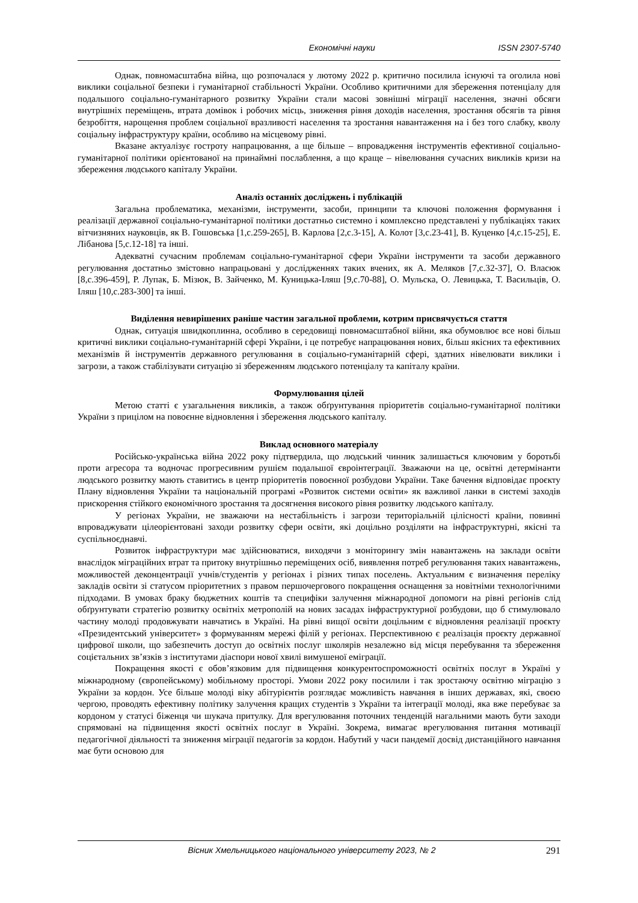Економічні науки ISSN 2307-5740
Однак, повномасштабна війна, що розпочалася у лютому 2022 р. критично посилила існуючі та оголила нові виклики соціальної безпеки і гуманітарної стабільності України. Особливо критичними для збереження потенціалу для подальшого соціально-гуманітарного розвитку України стали масові зовнішні міграції населення, значні обсяги внутрішніх переміщень, втрата домівок і робочих місць, зниження рівня доходів населення, зростання обсягів та рівня безробіття, нарощення проблем соціальної вразливості населення та зростання навантаження на і без того слабку, кволу соціальну інфраструктуру країни, особливо на місцевому рівні.
Вказане актуалізує гостроту напрацювання, а ще більше – впровадження інструментів ефективної соціально-гуманітарної політики орієнтованої на принаймні послаблення, а що краще – нівелювання сучасних викликів кризи на збереження людського капіталу України.
Аналіз останніх досліджень і публікацій
Загальна проблематика, механізми, інструменти, засоби, принципи та ключові положення формування і реалізації державної соціально-гуманітарної політики достатньо системно і комплексно представлені у публікаціях таких вітчизняних науковців, як В. Гошовська [1,с.259-265], В. Карлова [2,с.3-15], А. Колот [3,с.23-41], В. Куценко [4,с.15-25], Е. Лібанова [5,с.12-18] та інші.
Адекватні сучасним проблемам соціально-гуманітарної сфери України інструменти та засоби державного регулювання достатньо змістовно напрацьовані у дослідженнях таких вчених, як А. Меляков [7,с.32-37], О. Власюк [8,с.396-459], Р. Лупак, Б. Мізюк, В. Зайченко, М. Куницька-Іляш [9,с.70-88], О. Мульска, О. Левицька, Т. Васильців, О. Іляш [10,с.283-300] та інші.
Виділення невирішених раніше частин загальної проблеми, котрим присвячується стаття
Однак, ситуація швидкоплинна, особливо в середовищі повномасштабної війни, яка обумовлює все нові більш критичні виклики соціально-гуманітарній сфері України, і це потребує напрацювання нових, більш якісних та ефективних механізмів й інструментів державного регулювання в соціально-гуманітарній сфері, здатних нівелювати виклики і загрози, а також стабілізувати ситуацію зі збереженням людського потенціалу та капіталу країни.
Формулювання цілей
Метою статті є узагальнення викликів, а також обґрунтування пріоритетів соціально-гуманітарної політики України з прицілом на повоєнне відновлення і збереження людського капіталу.
Виклад основного матеріалу
Російсько-українська війна 2022 року підтвердила, що людський чинник залишається ключовим у боротьбі проти агресора та водночас прогресивним рушієм подальшої євроінтеграції. Зважаючи на це, освітні детермінанти людського розвитку мають ставитись в центр пріоритетів повоєнної розбудови України. Таке бачення відповідає проєкту Плану відновлення України та національній програмі «Розвиток системи освіти» як важливої ланки в системі заходів прискорення стійкого економічного зростання та досягнення високого рівня розвитку людського капіталу.
У регіонах України, не зважаючи на нестабільність і загрози територіальній цілісності країни, повинні впроваджувати цілеорієнтовані заходи розвитку сфери освіти, які доцільно розділяти на інфраструктурні, якісні та суспільноєднавчі.
Розвиток інфраструктури має здійснюватися, виходячи з моніторингу змін навантажень на заклади освіти внаслідок міграційних втрат та притоку внутрішньо переміщених осіб, виявлення потреб регулювання таких навантажень, можливостей деконцентрації учнів/студентів у регіонах і різних типах поселень. Актуальним є визначення переліку закладів освіти зі статусом пріоритетних з правом першочергового покращення оснащення за новітніми технологічними підходами. В умовах браку бюджетних коштів та специфіки залучення міжнародної допомоги на рівні регіонів слід обґрунтувати стратегію розвитку освітніх метрополій на нових засадах інфраструктурної розбудови, що б стимулювало частину молоді продовжувати навчатись в Україні. На рівні вищої освіти доцільним є відновлення реалізації проєкту «Президентський університет» з формуванням мережі філій у регіонах. Перспективною є реалізація проєкту державної цифрової школи, що забезпечить доступ до освітніх послуг школярів незалежно від місця перебування та збереження соцієтальних зв’язків з інститутами діаспори нової хвилі вимушеної еміграції.
Покращення якості є обов’язковим для підвищення конкурентоспроможності освітніх послуг в Україні у міжнародному (європейському) мобільному просторі. Умови 2022 року посилили і так зростаючу освітню міграцію з України за кордон. Усе більше молоді віку абітурієнтів розглядає можливість навчання в інших державах, які, своєю чергою, проводять ефективну політику залучення кращих студентів з України та інтеграції молоді, яка вже перебуває за кордоном у статусі біженця чи шукача притулку. Для врегулювання поточних тенденцій нагальними мають бути заходи спрямовані на підвищення якості освітніх послуг в Україні. Зокрема, вимагає врегулювання питання мотивації педагогічної діяльності та зниження міграції педагогів за кордон. Набутий у часи пандемії досвід дистанційного навчання має бути основою для
Вісник Хмельницького національного університету 2023, № 2 291